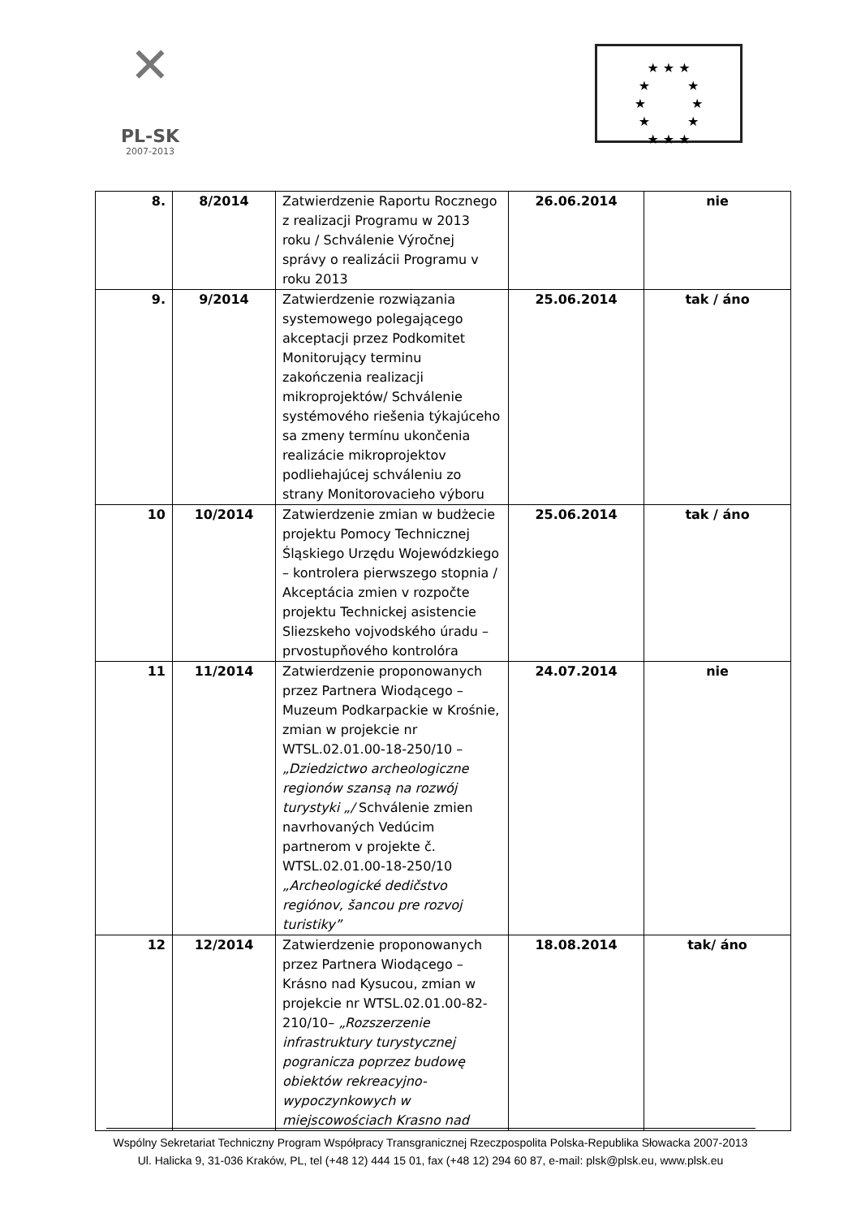✕
PL-SK
2007-2013
★ ★ ★
★ ★
★ ★
★ ★
★ ★ ★
| 8. | 8/2014 | Zatwierdzenie Raportu Rocznego z realizacji Programu w 2013 roku / Schválenie Výročnej správy o realizácii Programu v roku 2013 | 26.06.2014 | nie |
| 9. | 9/2014 | Zatwierdzenie rozwiązania systemowego polegającego akceptacji przez Podkomitet Monitorujący terminu zakończenia realizacji mikroprojektów/ Schválenie systémového riešenia týkajúceho sa zmeny termínu ukončenia realizácie mikroprojektov podliehajúcej schváleniu zo strany Monitorovacieho výboru | 25.06.2014 | tak / áno |
| 10 | 10/2014 | Zatwierdzenie zmian w budżecie projektu Pomocy Technicznej Śląskiego Urzędu Wojewódzkiego – kontrolera pierwszego stopnia / Akceptácia zmien v rozpočte projektu Technickej asistencie Sliezskeho vojvodského úradu – prvostupňového kontrolóra | 25.06.2014 | tak / áno |
| 11 | 11/2014 | Zatwierdzenie proponowanych przez Partnera Wiodącego – Muzeum Podkarpackie w Krośnie, zmian w projekcie nr WTSL.02.01.00-18-250/10 – „Dziedzictwo archeologiczne regionów szansą na rozwój turystyki „/ Schválenie zmien navrhovaných Vedúcim partnerom v projekte č. WTSL.02.01.00-18-250/10 „Archeologické dedičstvo regiónov, šancou pre rozvoj turistiky” | 24.07.2014 | nie |
| 12 | 12/2014 | Zatwierdzenie proponowanych przez Partnera Wiodącego – Krásno nad Kysucou, zmian w projekcie nr WTSL.02.01.00-82-210/10– „Rozszerzenie infrastruktury turystycznej pogranicza poprzez budowę obiektów rekreacyjno-wypoczynkowych w miejscowościach Krasno nad | 18.08.2014 | tak/ áno |
Wspólny Sekretariat Techniczny Program Współpracy Transgranicznej Rzeczpospolita Polska-Republika Słowacka 2007-2013
Ul. Halicka 9, 31-036 Kraków, PL, tel (+48 12) 444 15 01, fax (+48 12) 294 60 87, e-mail: plsk@plsk.eu, www.plsk.eu